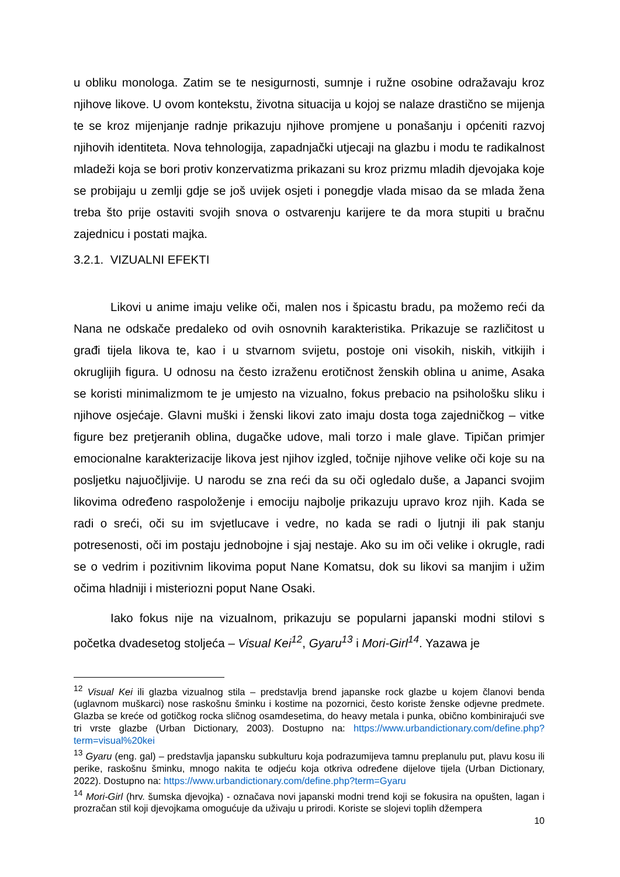u obliku monologa. Zatim se te nesigurnosti, sumnje i ružne osobine odražavaju kroz njihove likove. U ovom kontekstu, životna situacija u kojoj se nalaze drastično se mijenja te se kroz mijenjanje radnje prikazuju njihove promjene u ponašanju i općeniti razvoj njihovih identiteta. Nova tehnologija, zapadnjački utjecaji na glazbu i modu te radikalnost mladeži koja se bori protiv konzervatizma prikazani su kroz prizmu mladih djevojaka koje se probijaju u zemlji gdje se još uvijek osjeti i ponegdje vlada misao da se mlada žena treba što prije ostaviti svojih snova o ostvarenju karijere te da mora stupiti u bračnu zajednicu i postati majka.
3.2.1. VIZUALNI EFEKTI
Likovi u anime imaju velike oči, malen nos i špicastu bradu, pa možemo reći da Nana ne odskače predaleko od ovih osnovnih karakteristika. Prikazuje se različitost u građi tijela likova te, kao i u stvarnom svijetu, postoje oni visokih, niskih, vitkijih i okruglijih figura. U odnosu na često izraženu erotičnost ženskih oblina u anime, Asaka se koristi minimalizmom te je umjesto na vizualno, fokus prebacio na psihološku sliku i njihove osjećaje. Glavni muški i ženski likovi zato imaju dosta toga zajedničkog – vitke figure bez pretjeranih oblina, dugačke udove, mali torzo i male glave. Tipičan primjer emocionalne karakterizacije likova jest njihov izgled, točnije njihove velike oči koje su na posljetku najuočljivije. U narodu se zna reći da su oči ogledalo duše, a Japanci svojim likovima određeno raspoloženje i emociju najbolje prikazuju upravo kroz njih. Kada se radi o sreći, oči su im svjetlucave i vedre, no kada se radi o ljutnji ili pak stanju potresenosti, oči im postaju jednobojne i sjaj nestaje. Ako su im oči velike i okrugle, radi se o vedrim i pozitivnim likovima poput Nane Komatsu, dok su likovi sa manjim i užim očima hladniji i misteriozni poput Nane Osaki.
Iako fokus nije na vizualnom, prikazuju se popularni japanski modni stilovi s početka dvadesetog stoljeća – Visual Kei<sup>12</sup>, Gyaru<sup>13</sup> i Mori-Girl<sup>14</sup>. Yazawa je
<sup>12</sup> Visual Kei ili glazba vizualnog stila – predstavlja brend japanske rock glazbe u kojem članovi benda (uglavnom muškarci) nose raskošnu šminku i kostime na pozornici, često koriste ženske odjevne predmete. Glazba se kreće od gotičkog rocka sličnog osamdesetima, do heavy metala i punka, obično kombinirajući sve tri vrste glazbe (Urban Dictionary, 2003). Dostupno na: https://www.urbandictionary.com/define.php?term=visual%20kei
<sup>13</sup> Gyaru (eng. gal) – predstavlja japansku subkulturu koja podrazumijeva tamnu preplanulu put, plavu kosu ili perike, raskošnu šminku, mnogo nakita te odjeću koja otkriva određene dijelove tijela (Urban Dictionary, 2022). Dostupno na: https://www.urbandictionary.com/define.php?term=Gyaru
<sup>14</sup> Mori-Girl (hrv. šumska djevojka) - označava novi japanski modni trend koji se fokusira na opušten, lagan i prozračan stil koji djevojkama omogućuje da uživaju u prirodi. Koriste se slojevi toplih džempera
10